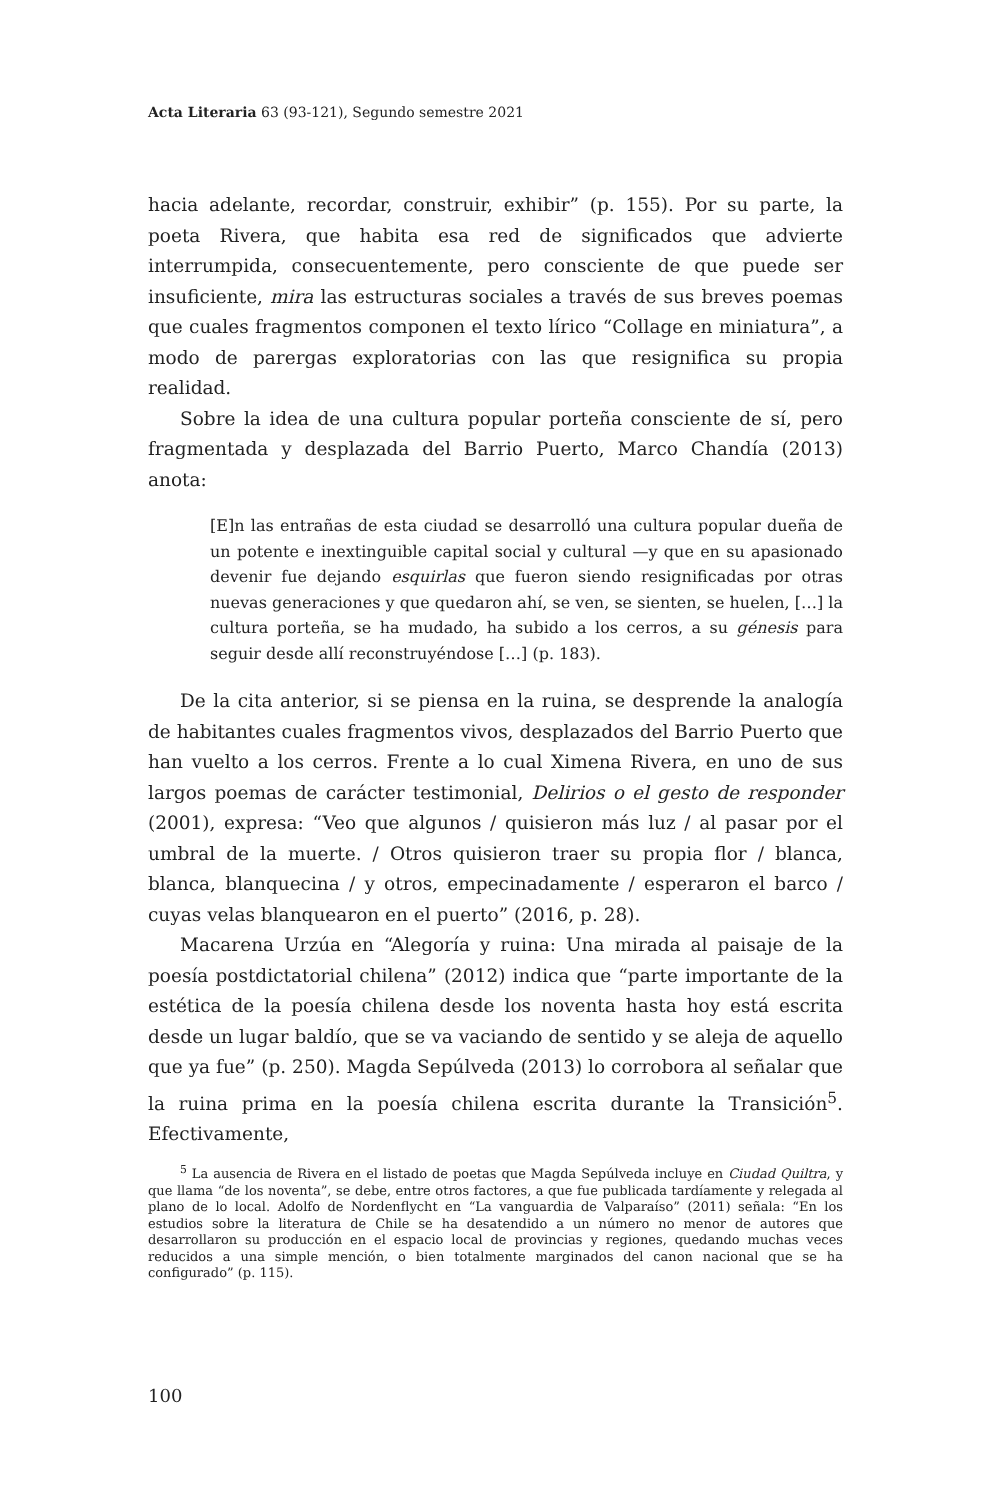Acta Literaria 63 (93-121), Segundo semestre 2021
hacia adelante, recordar, construir, exhibir” (p. 155). Por su parte, la poeta Rivera, que habita esa red de significados que advierte interrumpida, consecuentemente, pero consciente de que puede ser insuficiente, mira las estructuras sociales a través de sus breves poemas que cuales fragmentos componen el texto lírico “Collage en miniatura”, a modo de parergas exploratorias con las que resignifica su propia realidad.
Sobre la idea de una cultura popular porteña consciente de sí, pero fragmentada y desplazada del Barrio Puerto, Marco Chandía (2013) anota:
[E]n las entrañas de esta ciudad se desarrolló una cultura popular dueña de un potente e inextinguible capital social y cultural —y que en su apasionado devenir fue dejando esquirlas que fueron siendo resignificadas por otras nuevas generaciones y que quedaron ahí, se ven, se sienten, se huelen, […] la cultura porteña, se ha mudado, ha subido a los cerros, a su génesis para seguir desde allí reconstruyéndose […] (p. 183).
De la cita anterior, si se piensa en la ruina, se desprende la analogía de habitantes cuales fragmentos vivos, desplazados del Barrio Puerto que han vuelto a los cerros. Frente a lo cual Ximena Rivera, en uno de sus largos poemas de carácter testimonial, Delirios o el gesto de responder (2001), expresa: “Veo que algunos / quisieron más luz / al pasar por el umbral de la muerte. / Otros quisieron traer su propia flor / blanca, blanca, blanquecina / y otros, empecinadamente / esperaron el barco / cuyas velas blanquearon en el puerto” (2016, p. 28).
Macarena Urzúa en “Alegoría y ruina: Una mirada al paisaje de la poesía postdictatorial chilena” (2012) indica que “parte importante de la estética de la poesía chilena desde los noventa hasta hoy está escrita desde un lugar baldío, que se va vaciando de sentido y se aleja de aquello que ya fue” (p. 250). Magda Sepúlveda (2013) lo corrobora al señalar que la ruina prima en la poesía chilena escrita durante la Transición<sup>5</sup>. Efectivamente,
<sup>5</sup> La ausencia de Rivera en el listado de poetas que Magda Sepúlveda incluye en Ciudad Quiltra, y que llama “de los noventa”, se debe, entre otros factores, a que fue publicada tardíamente y relegada al plano de lo local. Adolfo de Nordenflycht en “La vanguardia de Valparaíso” (2011) señala: “En los estudios sobre la literatura de Chile se ha desatendido a un número no menor de autores que desarrollaron su producción en el espacio local de provincias y regiones, quedando muchas veces reducidos a una simple mención, o bien totalmente marginados del canon nacional que se ha configurado” (p. 115).
100